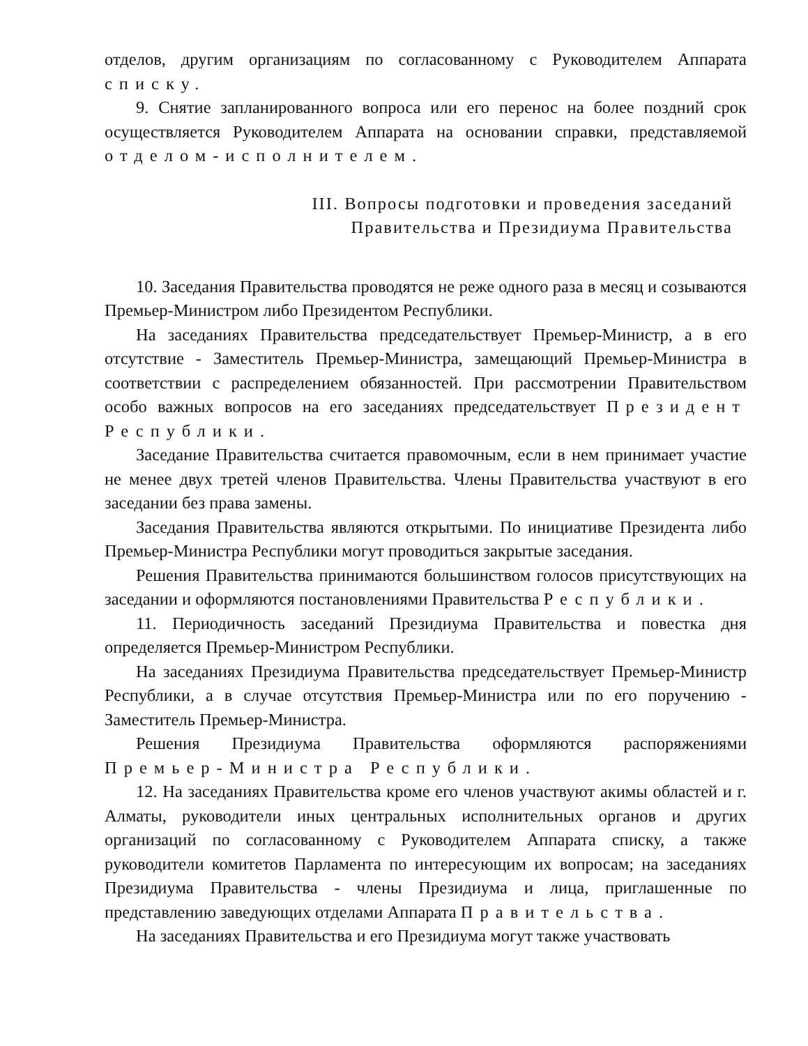отделов, другим организациям по согласованному с Руководителем Аппарата списку.
9. Снятие запланированного вопроса или его перенос на более поздний срок осуществляется Руководителем Аппарата на основании справки, представляемой отделом-исполнителем.
III. Вопросы подготовки и проведения заседаний
Правительства и Президиума Правительства
10. Заседания Правительства проводятся не реже одного раза в месяц и созываются Премьер-Министром либо Президентом Республики.
На заседаниях Правительства председательствует Премьер-Министр, а в его отсутствие - Заместитель Премьер-Министра, замещающий Премьер-Министра в соответствии с распределением обязанностей. При рассмотрении Правительством особо важных вопросов на его заседаниях председательствует Президент Республики.
Заседание Правительства считается правомочным, если в нем принимает участие не менее двух третей членов Правительства. Члены Правительства участвуют в его заседании без права замены.
Заседания Правительства являются открытыми. По инициативе Президента либо Премьер-Министра Республики могут проводиться закрытые заседания.
Решения Правительства принимаются большинством голосов присутствующих на заседании и оформляются постановлениями Правительства Республики.
11. Периодичность заседаний Президиума Правительства и повестка дня определяется Премьер-Министром Республики.
На заседаниях Президиума Правительства председательствует Премьер-Министр Республики, а в случае отсутствия Премьер-Министра или по его поручению - Заместитель Премьер-Министра.
Решения Президиума Правительства оформляются распоряжениями Премьер-Министра Республики.
12. На заседаниях Правительства кроме его членов участвуют акимы областей и г. Алматы, руководители иных центральных исполнительных органов и других организаций по согласованному с Руководителем Аппарата списку, а также руководители комитетов Парламента по интересующим их вопросам; на заседаниях Президиума Правительства - члены Президиума и лица, приглашенные по представлению заведующих отделами Аппарата Правительства.
На заседаниях Правительства и его Президиума могут также участвовать